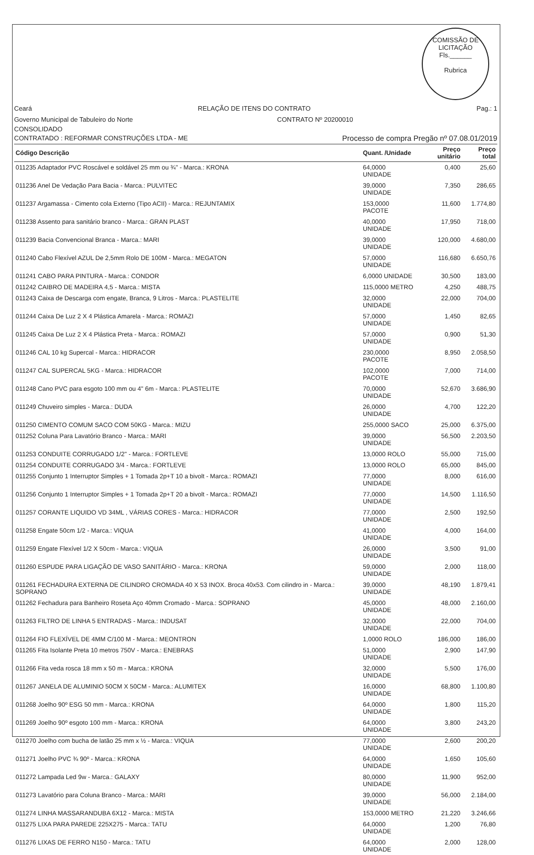COMISSÃO DE LICITAÇÃO
Fls.______
Rubrica
Ceará RELAÇÃO DE ITENS DO CONTRATO Pag.: 1
Governo Municipal de Tabuleiro do Norte CONTRATO Nº 20200010
CONSOLIDADO
CONTRATADO : REFORMAR CONSTRUÇÕES LTDA - ME Processo de compra Pregão nº 07.08.01/2019
| Código Descrição | Quant. /Unidade | Preço unitário | Preço total |
| --- | --- | --- | --- |
| 011235 Adaptador PVC Roscável e soldável 25 mm ou ¾" - Marca.: KRONA | 64,0000 UNIDADE | 0,400 | 25,60 |
| 011236 Anel De Vedação Para Bacia - Marca.: PULVITEC | 39,0000 UNIDADE | 7,350 | 286,65 |
| 011237 Argamassa - Cimento cola Externo (Tipo ACII) - Marca.: REJUNTAMIX | 153,0000 PACOTE | 11,600 | 1.774,80 |
| 011238 Assento para sanitário branco - Marca.: GRAN PLAST | 40,0000 UNIDADE | 17,950 | 718,00 |
| 011239 Bacia Convencional Branca - Marca.: MARI | 39,0000 UNIDADE | 120,000 | 4.680,00 |
| 011240 Cabo Flexível AZUL De 2,5mm Rolo DE 100M - Marca.: MEGATON | 57,0000 UNIDADE | 116,680 | 6.650,76 |
| 011241 CABO PARA PINTURA - Marca.: CONDOR | 6,0000 UNIDADE | 30,500 | 183,00 |
| 011242 CAIBRO DE MADEIRA 4,5 - Marca.: MISTA | 115,0000 METRO | 4,250 | 488,75 |
| 011243 Caixa de Descarga com engate, Branca, 9 Litros - Marca.: PLASTELITE | 32,0000 UNIDADE | 22,000 | 704,00 |
| 011244 Caixa De Luz 2 X 4 Plástica Amarela - Marca.: ROMAZI | 57,0000 UNIDADE | 1,450 | 82,65 |
| 011245 Caixa De Luz 2 X 4 Plástica Preta - Marca.: ROMAZI | 57,0000 UNIDADE | 0,900 | 51,30 |
| 011246 CAL 10 kg Supercal - Marca.: HIDRACOR | 230,0000 PACOTE | 8,950 | 2.058,50 |
| 011247 CAL SUPERCAL 5KG - Marca.: HIDRACOR | 102,0000 PACOTE | 7,000 | 714,00 |
| 011248 Cano PVC para esgoto 100 mm ou 4" 6m - Marca.: PLASTELITE | 70,0000 UNIDADE | 52,670 | 3.686,90 |
| 011249 Chuveiro simples - Marca.: DUDA | 26,0000 UNIDADE | 4,700 | 122,20 |
| 011250 CIMENTO COMUM SACO COM 50KG - Marca.: MIZU | 255,0000 SACO | 25,000 | 6.375,00 |
| 011252 Coluna Para Lavatório Branco - Marca.: MARI | 39,0000 UNIDADE | 56,500 | 2.203,50 |
| 011253 CONDUITE CORRUGADO 1/2" - Marca.: FORTLEVE | 13,0000 ROLO | 55,000 | 715,00 |
| 011254 CONDUITE CORRUGADO 3/4 - Marca.: FORTLEVE | 13,0000 ROLO | 65,000 | 845,00 |
| 011255 Conjunto 1 Interruptor Simples + 1 Tomada 2p+T 10 a bivolt - Marca.: ROMAZI | 77,0000 UNIDADE | 8,000 | 616,00 |
| 011256 Conjunto 1 Interruptor Simples + 1 Tomada 2p+T 20 a bivolt - Marca.: ROMAZI | 77,0000 UNIDADE | 14,500 | 1.116,50 |
| 011257 CORANTE LIQUIDO VD 34ML , VÁRIAS CORES - Marca.: HIDRACOR | 77,0000 UNIDADE | 2,500 | 192,50 |
| 011258 Engate 50cm 1/2 - Marca.: VIQUA | 41,0000 UNIDADE | 4,000 | 164,00 |
| 011259 Engate Flexível 1/2 X 50cm - Marca.: VIQUA | 26,0000 UNIDADE | 3,500 | 91,00 |
| 011260 ESPUDE PARA LIGAÇÃO DE VASO SANITÁRIO - Marca.: KRONA | 59,0000 UNIDADE | 2,000 | 118,00 |
| 011261 FECHADURA EXTERNA DE CILINDRO CROMADA 40 X 53 INOX. Broca 40x53. Com cilindro in - Marca.: SOPRANO | 39,0000 UNIDADE | 48,190 | 1.879,41 |
| 011262 Fechadura para Banheiro Roseta Aço 40mm Cromado - Marca.: SOPRANO | 45,0000 UNIDADE | 48,000 | 2.160,00 |
| 011263 FILTRO DE LINHA 5 ENTRADAS - Marca.: INDUSAT | 32,0000 UNIDADE | 22,000 | 704,00 |
| 011264 FIO FLEXÍVEL DE 4MM C/100 M - Marca.: MEONTRON | 1,0000 ROLO | 186,000 | 186,00 |
| 011265 Fita Isolante Preta 10 metros 750V - Marca.: ENEBRAS | 51,0000 UNIDADE | 2,900 | 147,90 |
| 011266 Fita veda rosca 18 mm x 50 m - Marca.: KRONA | 32,0000 UNIDADE | 5,500 | 176,00 |
| 011267 JANELA DE ALUMINIO 50CM X 50CM - Marca.: ALUMITEX | 16,0000 UNIDADE | 68,800 | 1.100,80 |
| 011268 Joelho 90º ESG 50 mm - Marca.: KRONA | 64,0000 UNIDADE | 1,800 | 115,20 |
| 011269 Joelho 90º esgoto 100 mm - Marca.: KRONA | 64,0000 UNIDADE | 3,800 | 243,20 |
| 011270 Joelho com bucha de latão 25 mm x ½ - Marca.: VIQUA | 77,0000 UNIDADE | 2,600 | 200,20 |
| 011271 Joelho PVC ¾ 90º - Marca.: KRONA | 64,0000 UNIDADE | 1,650 | 105,60 |
| 011272 Lampada Led 9w - Marca.: GALAXY | 80,0000 UNIDADE | 11,900 | 952,00 |
| 011273 Lavatório para Coluna Branco - Marca.: MARI | 39,0000 UNIDADE | 56,000 | 2.184,00 |
| 011274 LINHA MASSARANDUBA 6X12 - Marca.: MISTA | 153,0000 METRO | 21,220 | 3.246,66 |
| 011275 LIXA PARA PAREDE 225X275 - Marca.: TATU | 64,0000 UNIDADE | 1,200 | 76,80 |
| 011276 LIXAS DE FERRO N150 - Marca.: TATU | 64,0000 UNIDADE | 2,000 | 128,00 |